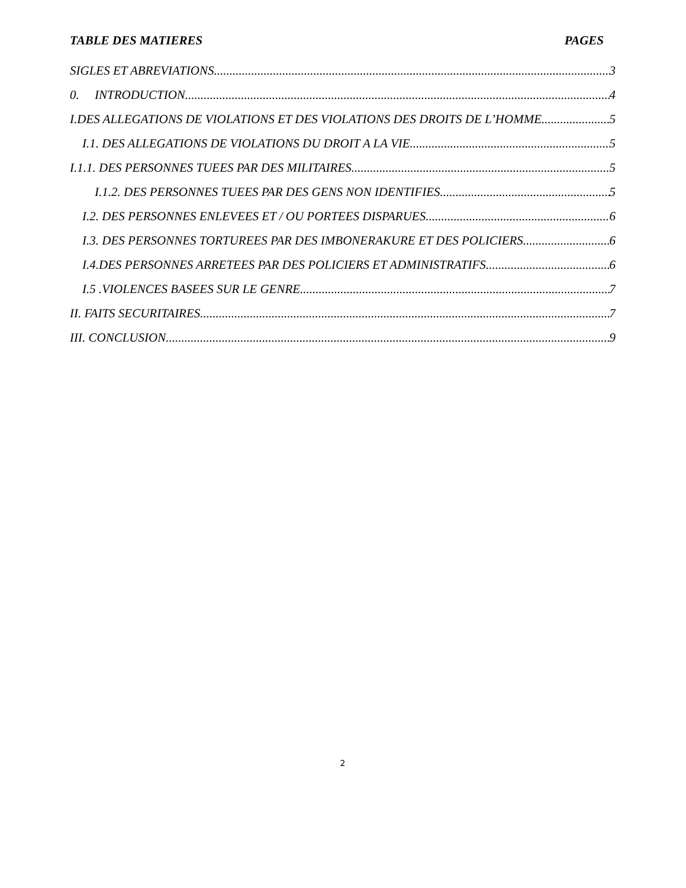TABLE DES MATIERES PAGES
SIGLES ET ABREVIATIONS 3
0. INTRODUCTION 4
I.DES ALLEGATIONS DE VIOLATIONS ET DES VIOLATIONS DES DROITS DE L’HOMME 5
I.1. DES ALLEGATIONS DE VIOLATIONS DU DROIT A LA VIE 5
I.1.1. DES PERSONNES TUEES PAR DES MILITAIRES 5
I.1.2. DES PERSONNES TUEES PAR DES GENS NON IDENTIFIES 5
I.2. DES PERSONNES ENLEVEES ET / OU PORTEES DISPARUES 6
I.3. DES PERSONNES TORTUREES PAR DES IMBONERAKURE ET DES POLICIERS 6
I.4.DES PERSONNES ARRETEES PAR DES POLICIERS ET ADMINISTRATIFS 6
I.5 .VIOLENCES BASEES SUR LE GENRE 7
II. FAITS SECURITAIRES 7
III. CONCLUSION 9
2